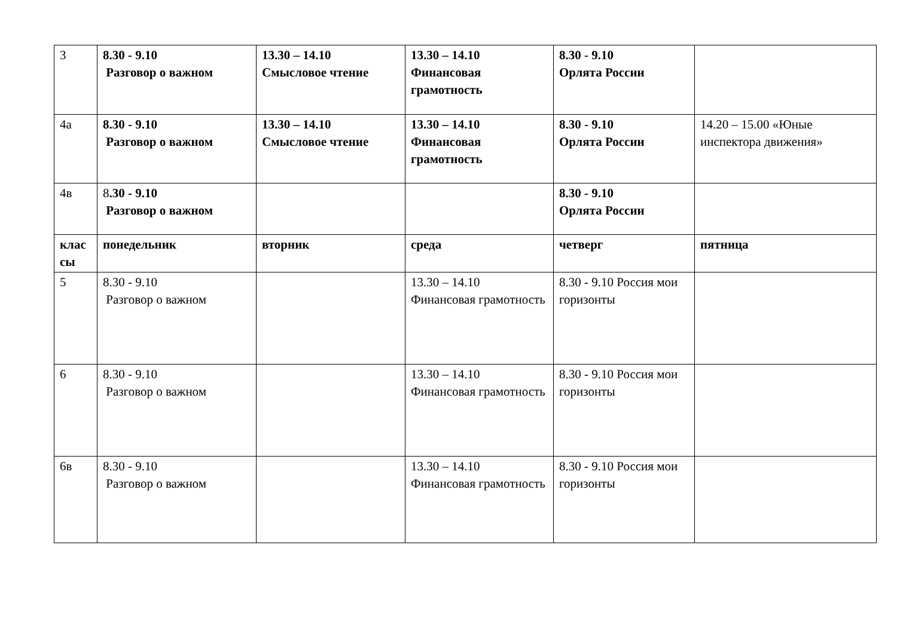| 3 | 8.30 - 9.10 Разговор о важном | 13.30 – 14.10 Смысловое чтение | 13.30 – 14.10 Финансовая грамотность | 8.30 - 9.10 Орлята России | |
| 4а | 8.30 - 9.10 Разговор о важном | 13.30 – 14.10 Смысловое чтение | 13.30 – 14.10 Финансовая грамотность | 8.30 - 9.10 Орлята России | 14.20 – 15.00 «Юные инспектора движения» |
| 4в | 8 .30 - 9.10 Разговор о важном | | | 8.30 - 9.10 Орлята России | |
| клас сы | понедельник | вторник | среда | четверг | пятница |
| 5 | 8.30 - 9.10 Разговор о важном | | 13.30 – 14.10 Финансовая грамотность | 8.30 - 9.10 Россия мои горизонты | |
| 6 | 8.30 - 9.10 Разговор о важном | | 13.30 – 14.10 Финансовая грамотность | 8.30 - 9.10 Россия мои горизонты | |
| 6в | 8.30 - 9.10 Разговор о важном | | 13.30 – 14.10 Финансовая грамотность | 8.30 - 9.10 Россия мои горизонты | |